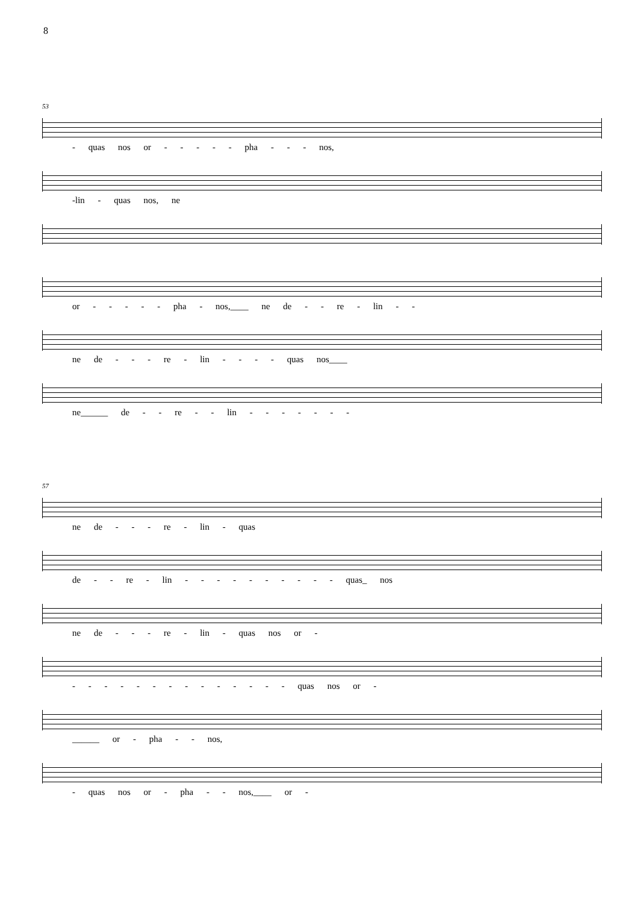8
53
- quas nos or - - - - - pha - - - nos,
-lin - quas nos, ne
or - - - - - pha - nos,____ ne de - - re - lin - -
ne de - - - re - lin - - - - quas nos____
ne______ de - - re - - lin - - - - - - -
57
ne de - - - re - lin - quas
de - - re - lin - - - - - - - - - - quas_ nos
ne de - - - re - lin - quas nos or -
- - - - - - - - - - - - - - quas nos or -
______ or - pha - - nos,
- quas nos or - pha - - nos,____ or -